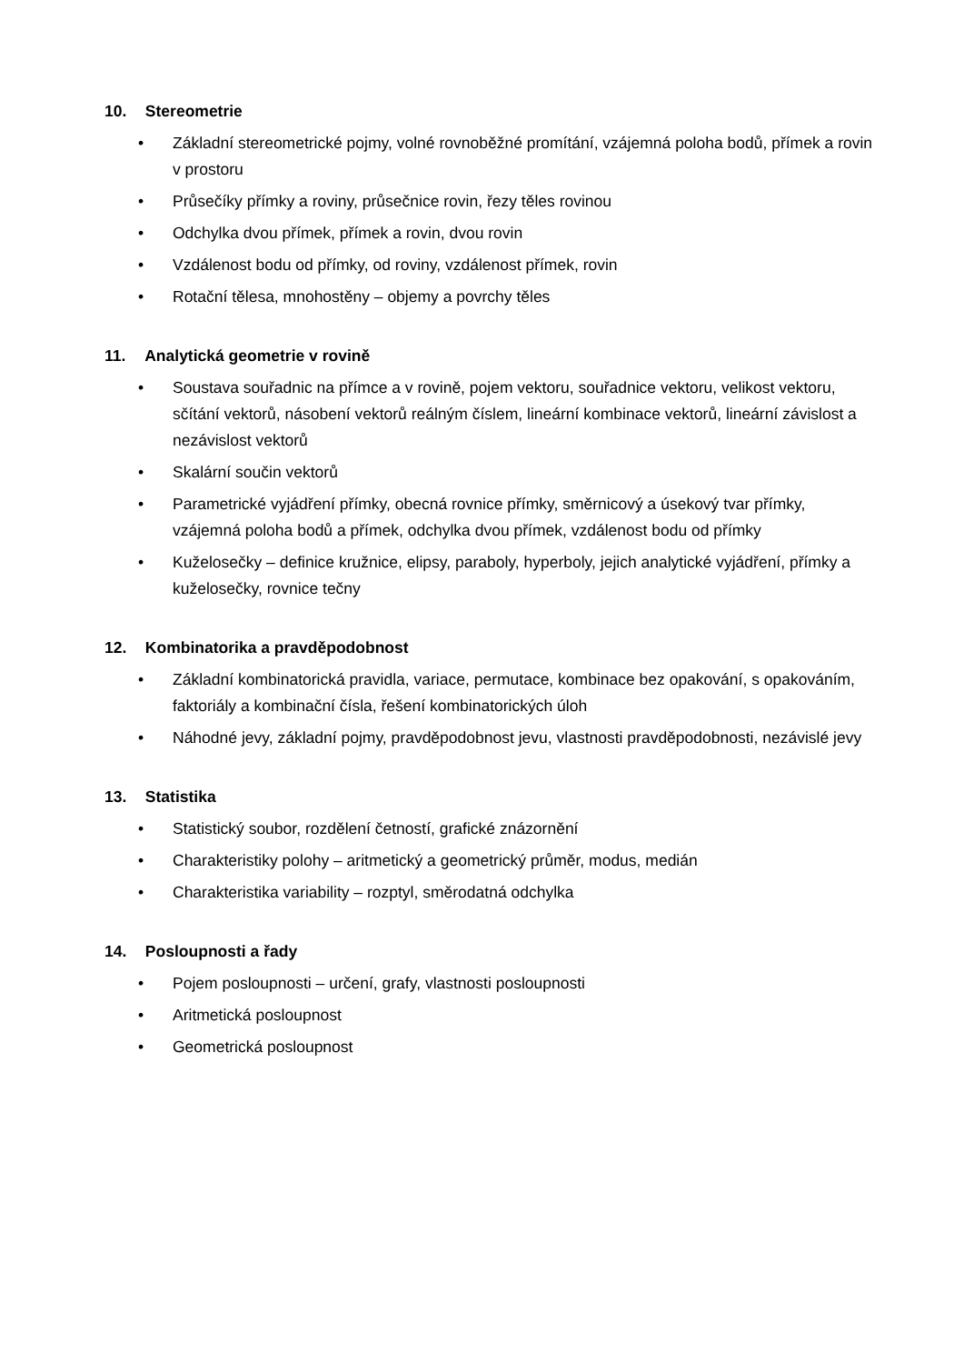10. Stereometrie
• Základní stereometrické pojmy, volné rovnoběžné promítání, vzájemná poloha bodů, přímek a rovin v prostoru
• Průsečíky přímky a roviny, průsečnice rovin, řezy těles rovinou
• Odchylka dvou přímek, přímek a rovin, dvou rovin
• Vzdálenost bodu od přímky, od roviny, vzdálenost přímek, rovin
• Rotační tělesa, mnohostěny – objemy a povrchy těles
11. Analytická geometrie v rovině
• Soustava souřadnic na přímce a v rovině, pojem vektoru, souřadnice vektoru, velikost vektoru, sčítání vektorů, násobení vektorů reálným číslem, lineární kombinace vektorů, lineární závislost a nezávislost vektorů
• Skalární součin vektorů
• Parametrické vyjádření přímky, obecná rovnice přímky, směrnicový a úsekový tvar přímky, vzájemná poloha bodů a přímek, odchylka dvou přímek, vzdálenost bodu od přímky
• Kuželosečky – definice kružnice, elipsy, paraboly, hyperboly, jejich analytické vyjádření, přímky a kuželosečky, rovnice tečny
12. Kombinatorika a pravděpodobnost
• Základní kombinatorická pravidla, variace, permutace, kombinace bez opakování, s opakováním, faktoriály a kombinační čísla, řešení kombinatorických úloh
• Náhodné jevy, základní pojmy, pravděpodobnost jevu, vlastnosti pravděpodobnosti, nezávislé jevy
13. Statistika
• Statistický soubor, rozdělení četností, grafické znázornění
• Charakteristiky polohy – aritmetický a geometrický průměr, modus, medián
• Charakteristika variability – rozptyl, směrodatná odchylka
14. Posloupnosti a řady
• Pojem posloupnosti – určení, grafy, vlastnosti posloupnosti
• Aritmetická posloupnost
• Geometrická posloupnost